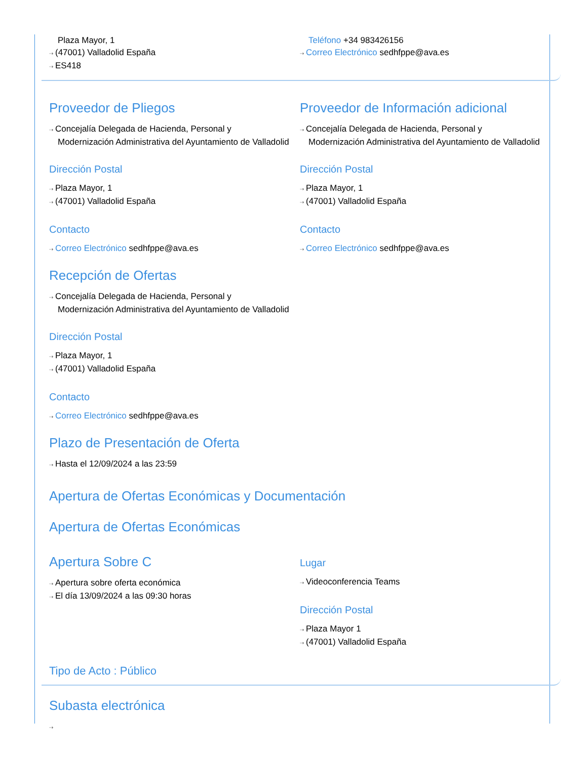Plaza Mayor, 1
⇢ (47001) Valladolid España
⇢ ES418
Teléfono +34 983426156
⇢ Correo Electrónico sedhfppe@ava.es
Proveedor de Pliegos
⇢ Concejalía Delegada de Hacienda, Personal y
Modernización Administrativa del Ayuntamiento de Valladolid
Dirección Postal
⇢ Plaza Mayor, 1
⇢ (47001) Valladolid España
Contacto
⇢ Correo Electrónico sedhfppe@ava.es
Proveedor de Información adicional
⇢ Concejalía Delegada de Hacienda, Personal y
Modernización Administrativa del Ayuntamiento de Valladolid
Dirección Postal
⇢ Plaza Mayor, 1
⇢ (47001) Valladolid España
Contacto
⇢ Correo Electrónico sedhfppe@ava.es
Recepción de Ofertas
⇢ Concejalía Delegada de Hacienda, Personal y
Modernización Administrativa del Ayuntamiento de Valladolid
Dirección Postal
⇢ Plaza Mayor, 1
⇢ (47001) Valladolid España
Contacto
⇢ Correo Electrónico sedhfppe@ava.es
Plazo de Presentación de Oferta
⇢ Hasta el 12/09/2024 a las 23:59
Apertura de Ofertas Económicas y Documentación
Apertura de Ofertas Económicas
Apertura Sobre C
⇢ Apertura sobre oferta económica
⇢ El día 13/09/2024 a las 09:30 horas
Lugar
⇢ Videoconferencia Teams
Dirección Postal
⇢ Plaza Mayor 1
⇢ (47001) Valladolid España
Tipo de Acto : Público
Subasta electrónica
⇢